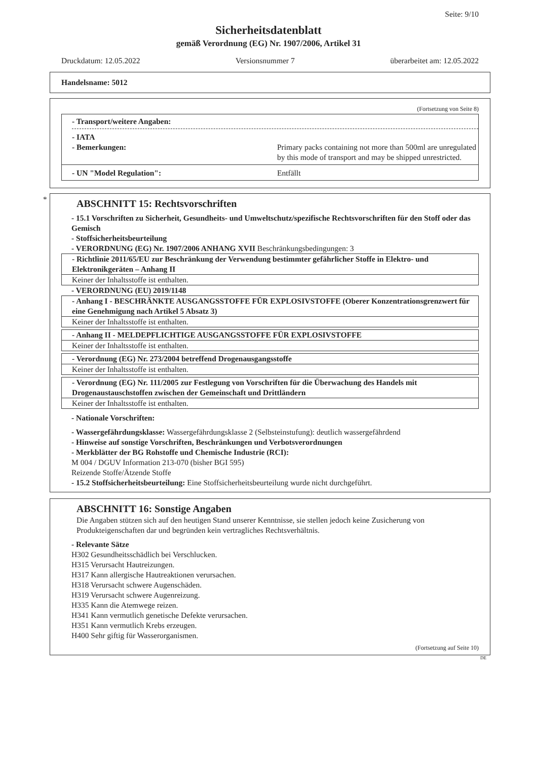Seite: 9/10
Sicherheitsdatenblatt
gemäß Verordnung (EG) Nr. 1907/2006, Artikel 31
Druckdatum: 12.05.2022 Versionsnummer 7 überarbeitet am: 12.05.2022
Handelsname: 5012
(Fortsetzung von Seite 8)
- Transport/weitere Angaben:
- IATA
- Bemerkungen: Primary packs containing not more than 500ml are unregulated by this mode of transport and may be shipped unrestricted.
- UN "Model Regulation": Entfällt
*
ABSCHNITT 15: Rechtsvorschriften
- 15.1 Vorschriften zu Sicherheit, Gesundheits- und Umweltschutz/spezifische Rechtsvorschriften für den Stoff oder das Gemisch
- Stoffsicherheitsbeurteilung
- VERORDNUNG (EG) Nr. 1907/2006 ANHANG XVII Beschränkungsbedingungen: 3
- Richtlinie 2011/65/EU zur Beschränkung der Verwendung bestimmter gefährlicher Stoffe in Elektro- und Elektronikgeräten – Anhang II
Keiner der Inhaltsstoffe ist enthalten.
- VERORDNUNG (EU) 2019/1148
- Anhang I - BESCHRÄNKTE AUSGANGSSTOFFE FÜR EXPLOSIVSTOFFE (Oberer Konzentrationsgrenzwert für eine Genehmigung nach Artikel 5 Absatz 3)
Keiner der Inhaltsstoffe ist enthalten.
- Anhang II - MELDEPFLICHTIGE AUSGANGSSTOFFE FÜR EXPLOSIVSTOFFE
Keiner der Inhaltsstoffe ist enthalten.
- Verordnung (EG) Nr. 273/2004 betreffend Drogenausgangsstoffe
Keiner der Inhaltsstoffe ist enthalten.
- Verordnung (EG) Nr. 111/2005 zur Festlegung von Vorschriften für die Überwachung des Handels mit Drogenaustauschstoffen zwischen der Gemeinschaft und Drittländern
Keiner der Inhaltsstoffe ist enthalten.
- Nationale Vorschriften:
- Wassergefährdungsklasse: Wassergefährdungsklasse 2 (Selbsteinstufung): deutlich wassergefährdend
- Hinweise auf sonstige Vorschriften, Beschränkungen und Verbotsverordnungen
- Merkblätter der BG Rohstoffe und Chemische Industrie (RCI):
M 004 / DGUV Information 213-070 (bisher BGI 595)
Reizende Stoffe/Ätzende Stoffe
- 15.2 Stoffsicherheitsbeurteilung: Eine Stoffsicherheitsbeurteilung wurde nicht durchgeführt.
ABSCHNITT 16: Sonstige Angaben
Die Angaben stützen sich auf den heutigen Stand unserer Kenntnisse, sie stellen jedoch keine Zusicherung von Produkteigenschaften dar und begründen kein vertragliches Rechtsverhältnis.
- Relevante Sätze
H302 Gesundheitsschädlich bei Verschlucken.
H315 Verursacht Hautreizungen.
H317 Kann allergische Hautreaktionen verursachen.
H318 Verursacht schwere Augenschäden.
H319 Verursacht schwere Augenreizung.
H335 Kann die Atemwege reizen.
H341 Kann vermutlich genetische Defekte verursachen.
H351 Kann vermutlich Krebs erzeugen.
H400 Sehr giftig für Wasserorganismen.
(Fortsetzung auf Seite 10)
DE